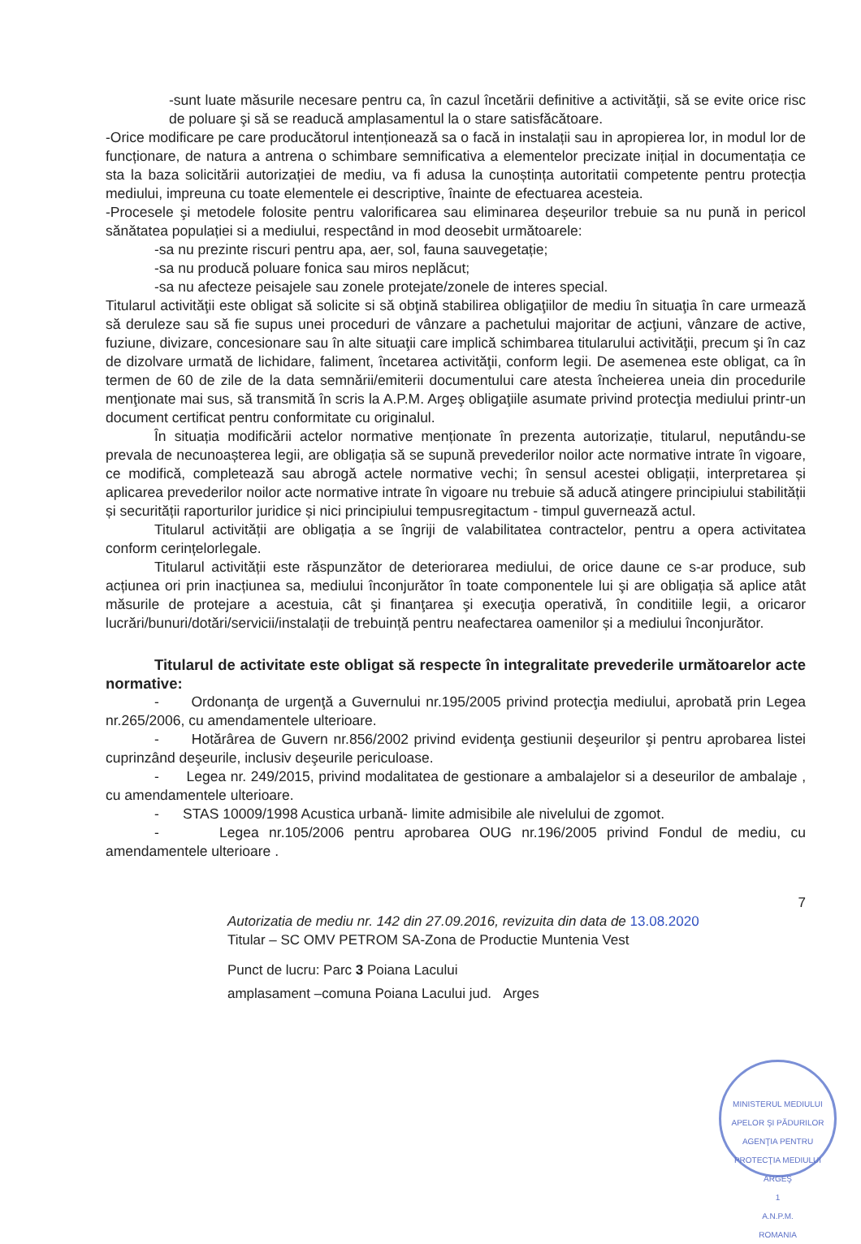-sunt luate măsurile necesare pentru ca, în cazul încetării definitive a activităţii, să se evite orice risc de poluare şi să se readucă amplasamentul la o stare satisfăcătoare.
-Orice modificare pe care producătorul intenționează sa o facă in instalații sau in apropierea lor, in modul lor de funcționare, de natura a antrena o schimbare semnificativa a elementelor precizate inițial in documentația ce sta la baza solicitării autorizației de mediu, va fi adusa la cunoștința autoritatii competente pentru protecția mediului, impreuna cu toate elementele ei descriptive, înainte de efectuarea acesteia.
-Procesele şi metodele folosite pentru valorificarea sau eliminarea deșeurilor trebuie sa nu pună in pericol sănătatea populației si a mediului, respectând in mod deosebit următoarele:
-sa nu prezinte riscuri pentru apa, aer, sol, fauna sauvegetație;
-sa nu producă poluare fonica sau miros neplăcut;
-sa nu afecteze peisajele sau zonele protejate/zonele de interes special.
Titularul activităţii este obligat să solicite si să obţină stabilirea obligaţiilor de mediu în situaţia în care urmează să deruleze sau să fie supus unei proceduri de vânzare a pachetului majoritar de acţiuni, vânzare de active, fuziune, divizare, concesionare sau în alte situaţii care implică schimbarea titularului activităţii, precum şi în caz de dizolvare urmată de lichidare, faliment, încetarea activităţii, conform legii. De asemenea este obligat, ca în termen de 60 de zile de la data semnării/emiterii documentului care atesta încheierea uneia din procedurile menţionate mai sus, să transmită în scris la A.P.M. Argeş obligaţiile asumate privind protecţia mediului printr-un document certificat pentru conformitate cu originalul.
În situația modificării actelor normative menționate în prezenta autorizație, titularul, neputându-se prevala de necunoașterea legii, are obligația să se supună prevederilor noilor acte normative intrate în vigoare, ce modifică, completează sau abrogă actele normative vechi; în sensul acestei obligații, interpretarea și aplicarea prevederilor noilor acte normative intrate în vigoare nu trebuie să aducă atingere principiului stabilității și securității raporturilor juridice și nici principiului tempusregitactum - timpul guvernează actul.
Titularul activității are obligația a se îngriji de valabilitatea contractelor, pentru a opera activitatea conform cerințelorlegale.
Titularul activității este răspunzător de deteriorarea mediului, de orice daune ce s-ar produce, sub acțiunea ori prin inacțiunea sa, mediului înconjurător în toate componentele lui şi are obligația să aplice atât măsurile de protejare a acestuia, cât şi finanţarea şi execuţia operativă, în conditiile legii, a oricaror lucrări/bunuri/dotări/servicii/instalații de trebuință pentru neafectarea oamenilor și a mediului înconjurător.
Titularul de activitate este obligat să respecte în integralitate prevederile următoarelor acte normative:
- Ordonanţa de urgenţă a Guvernului nr.195/2005 privind protecţia mediului, aprobată prin Legea nr.265/2006, cu amendamentele ulterioare.
- Hotărârea de Guvern nr.856/2002 privind evidenţa gestiunii deşeurilor şi pentru aprobarea listei cuprinzând deşeurile, inclusiv deşeurile periculoase.
- Legea nr. 249/2015, privind modalitatea de gestionare a ambalajelor si a deseurilor de ambalaje , cu amendamentele ulterioare.
- STAS 10009/1998 Acustica urbană- limite admisibile ale nivelului de zgomot.
- Legea nr.105/2006 pentru aprobarea OUG nr.196/2005 privind Fondul de mediu, cu amendamentele ulterioare .
7
Autorizatia de mediu nr. 142 din 27.09.2016, revizuita din data de 13.08.2020
Titular – SC OMV PETROM SA-Zona de Productie Muntenia Vest
Punct de lucru: Parc 3 Poiana Lacului
amplasament –comuna Poiana Lacului jud. Arges
MINISTERUL MEDIULUI APELOR ŞI PĂDURILOR
AGENŢIA PENTRU PROTECŢIA MEDIULUI ARGEŞ
1
A.N.P.M.
ROMANIA